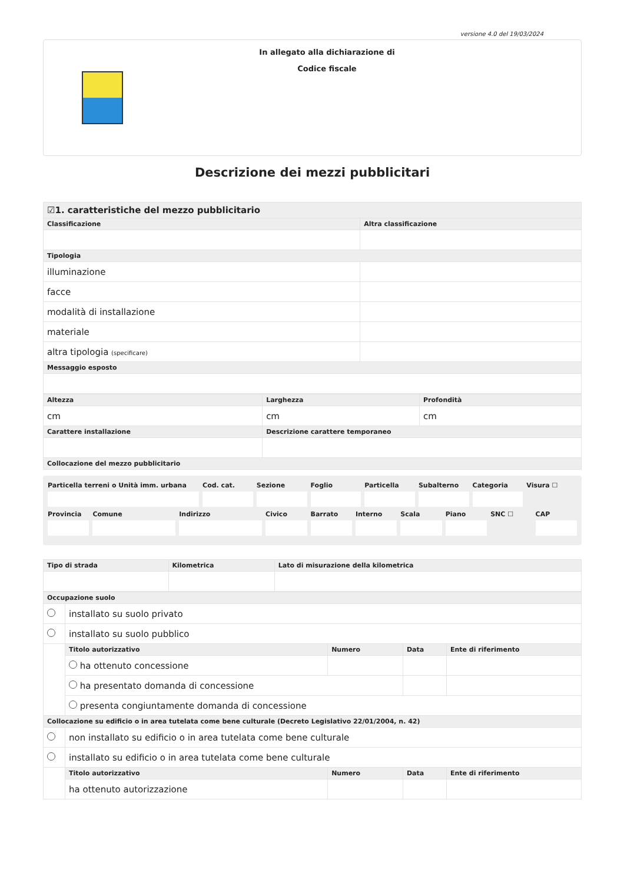versione 4.0 del 19/03/2024
In allegato alla dichiarazione di
Codice fiscale
Descrizione dei mezzi pubblicitari
| ☑1. caratteristiche del mezzo pubblicitario | |
| Classificazione | Altra classificazione |
| Tipologia | |
| illuminazione | |
| facce | |
| modalità di installazione | |
| materiale | |
| altra tipologia (specificare) | |
| Messaggio esposto | |
| Altezza | Larghezza | Profondità |
| --- | --- | --- |
| cm | cm | cm |
| Carattere installazione | Descrizione carattere temporaneo | |
| Collocazione del mezzo pubblicitario | | |
Particella terreni o Unità imm. urbana
Cod. cat. Sezione Foglio Particella Subalterno Categoria Visura ☐
Provincia Comune Indirizzo Civico Barrato Interno Scala Piano SNC ☐ CAP
| Tipo di strada | Kilometrica | Lato di misurazione della kilometrica |
| --- | --- | --- |
| Occupazione suolo | | | | |
| --- | --- | --- | --- | --- |
| | installato su suolo privato | | | |
| | installato su suolo pubblico | | | |
| | Titolo autorizzativo | Numero | Data | Ente di riferimento |
| | ha ottenuto concessione | | | |
| | ha presentato domanda di concessione | | | |
| | presenta congiuntamente domanda di concessione | | | |
| Collocazione su edificio o in area tutelata come bene culturale (Decreto Legislativo 22/01/2004, n. 42) | | | | |
| | non installato su edificio o in area tutelata come bene culturale | | | |
| | installato su edificio o in area tutelata come bene culturale | | | |
| | Titolo autorizzativo | Numero | Data | Ente di riferimento |
| | ha ottenuto autorizzazione | | | |